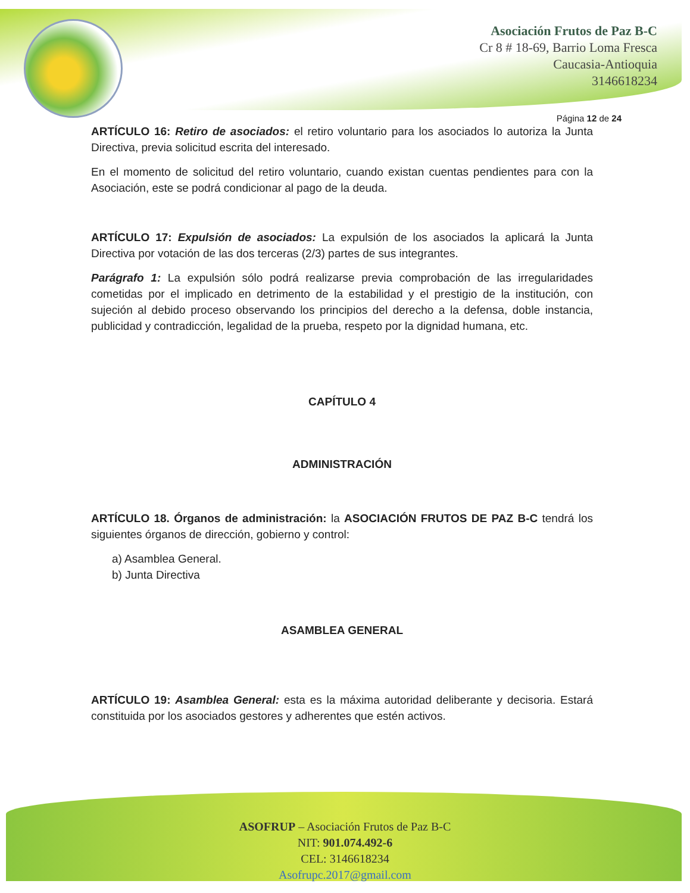Asociación Frutos de Paz B-C
Cr 8 # 18-69, Barrio Loma Fresca
Caucasia-Antioquia
3146618234
Página 12 de 24
ARTÍCULO 16: Retiro de asociados: el retiro voluntario para los asociados lo autoriza la Junta Directiva, previa solicitud escrita del interesado.
En el momento de solicitud del retiro voluntario, cuando existan cuentas pendientes para con la Asociación, este se podrá condicionar al pago de la deuda.
ARTÍCULO 17: Expulsión de asociados: La expulsión de los asociados la aplicará la Junta Directiva por votación de las dos terceras (2/3) partes de sus integrantes.
Parágrafo 1: La expulsión sólo podrá realizarse previa comprobación de las irregularidades cometidas por el implicado en detrimento de la estabilidad y el prestigio de la institución, con sujeción al debido proceso observando los principios del derecho a la defensa, doble instancia, publicidad y contradicción, legalidad de la prueba, respeto por la dignidad humana, etc.
CAPÍTULO 4
ADMINISTRACIÓN
ARTÍCULO 18. Órganos de administración: la ASOCIACIÓN FRUTOS DE PAZ B-C tendrá los siguientes órganos de dirección, gobierno y control:
a) Asamblea General.
b) Junta Directiva
ASAMBLEA GENERAL
ARTÍCULO 19: Asamblea General: esta es la máxima autoridad deliberante y decisoria. Estará constituida por los asociados gestores y adherentes que estén activos.
ASOFRUP – Asociación Frutos de Paz B-C
NIT: 901.074.492-6
CEL: 3146618234
Asofrupc.2017@gmail.com